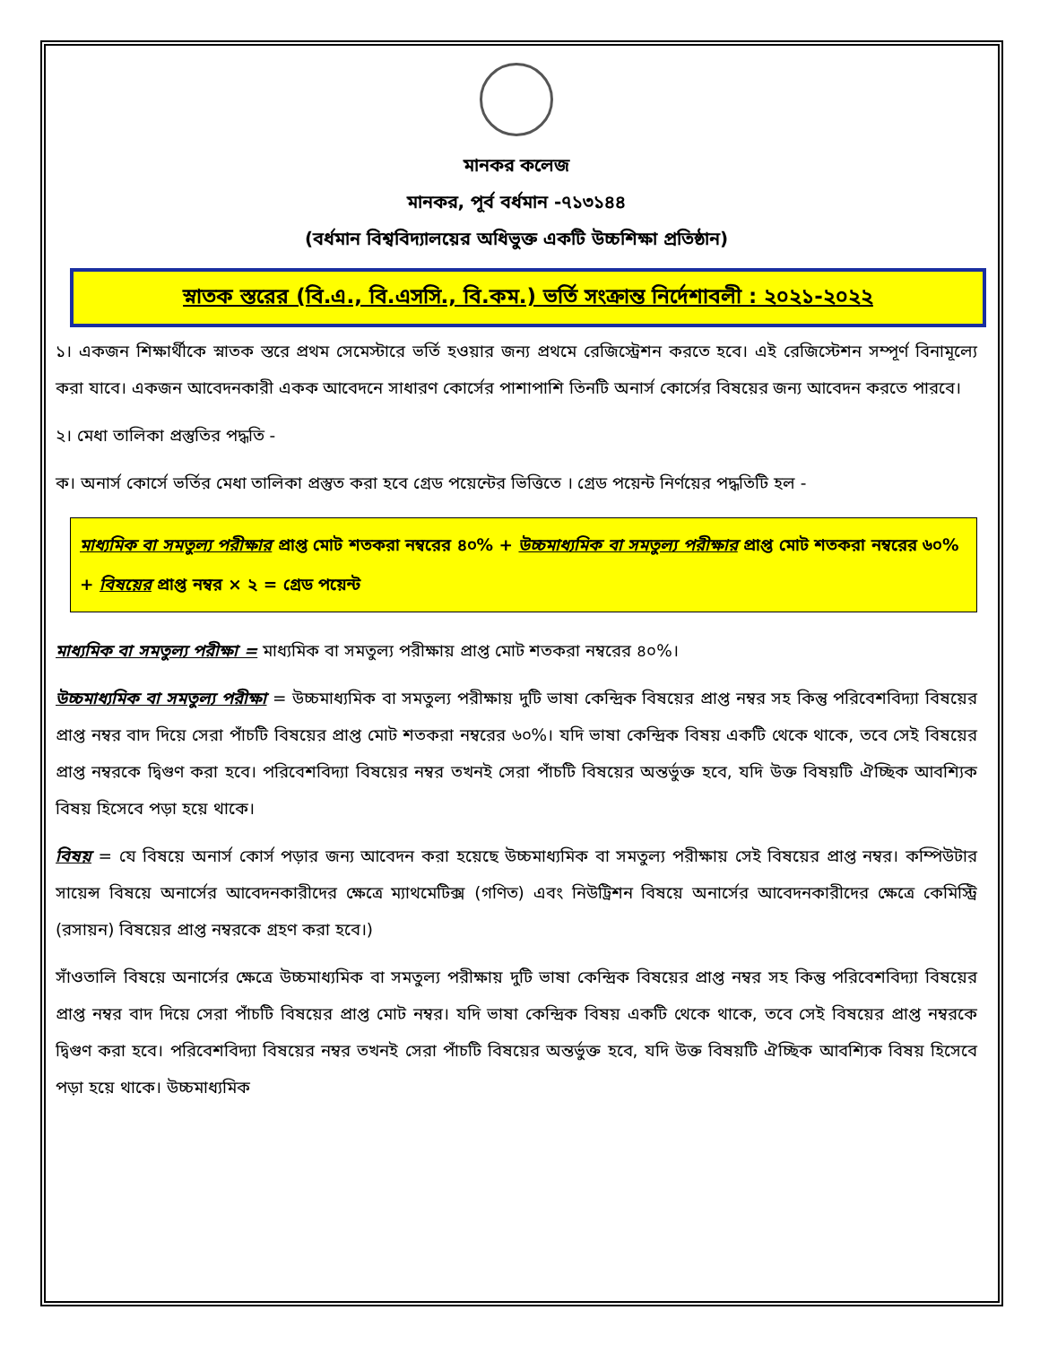মানকর কলেজ
মানকর, পূর্ব বর্ধমান -৭১৩১৪৪
(বর্ধমান বিশ্ববিদ্যালয়ের অধিভুক্ত একটি উচ্চশিক্ষা প্রতিষ্ঠান)
স্নাতক স্তরের (বি.এ., বি.এসসি., বি.কম.) ভর্তি সংক্রান্ত নির্দেশাবলী : ২০২১-২০২২
১। একজন শিক্ষার্থীকে স্নাতক স্তরে প্রথম সেমেস্টারে ভর্তি হওয়ার জন্য প্রথমে রেজিস্ট্রেশন করতে হবে। এই রেজিস্টেশন সম্পূর্ণ বিনামূল্যে করা যাবে। একজন আবেদনকারী একক আবেদনে সাধারণ কোর্সের পাশাপাশি তিনটি অনার্স কোর্সের বিষয়ের জন্য আবেদন করতে পারবে।
২। মেধা তালিকা প্রস্তুতির পদ্ধতি -
ক। অনার্স কোর্সে ভর্তির মেধা তালিকা প্রস্তুত করা হবে গ্রেড পয়েন্টের ভিত্তিতে । গ্রেড পয়েন্ট নির্ণয়ের পদ্ধতিটি হল -
মাধ্যমিক বা সমতুল্য পরীক্ষার প্রাপ্ত মোট শতকরা নম্বরের ৪০% + উচ্চমাধ্যমিক বা সমতুল্য পরীক্ষার প্রাপ্ত মোট শতকরা নম্বরের ৬০% + বিষয়ের প্রাপ্ত নম্বর × ২ = গ্রেড পয়েন্ট
মাধ্যমিক বা সমতুল্য পরীক্ষা = মাধ্যমিক বা সমতুল্য পরীক্ষায় প্রাপ্ত মোট শতকরা নম্বরের ৪০%।
উচ্চমাধ্যমিক বা সমতুল্য পরীক্ষা = উচ্চমাধ্যমিক বা সমতুল্য পরীক্ষায় দুটি ভাষা কেন্দ্রিক বিষয়ের প্রাপ্ত নম্বর সহ কিন্তু পরিবেশবিদ্যা বিষয়ের প্রাপ্ত নম্বর বাদ দিয়ে সেরা পাঁচটি বিষয়ের প্রাপ্ত মোট শতকরা নম্বরের ৬০%। যদি ভাষা কেন্দ্রিক বিষয় একটি থেকে থাকে, তবে সেই বিষয়ের প্রাপ্ত নম্বরকে দ্বিগুণ করা হবে। পরিবেশবিদ্যা বিষয়ের নম্বর তখনই সেরা পাঁচটি বিষয়ের অন্তর্ভুক্ত হবে, যদি উক্ত বিষয়টি ঐচ্ছিক আবশ্যিক বিষয় হিসেবে পড়া হয়ে থাকে।
বিষয় = যে বিষয়ে অনার্স কোর্স পড়ার জন্য আবেদন করা হয়েছে উচ্চমাধ্যমিক বা সমতুল্য পরীক্ষায় সেই বিষয়ের প্রাপ্ত নম্বর। কম্পিউটার সায়েন্স বিষয়ে অনার্সের আবেদনকারীদের ক্ষেত্রে ম্যাথমেটিক্স (গণিত) এবং নিউট্রিশন বিষয়ে অনার্সের আবেদনকারীদের ক্ষেত্রে কেমিস্ট্রি (রসায়ন) বিষয়ের প্রাপ্ত নম্বরকে গ্রহণ করা হবে।)
সাঁওতালি বিষয়ে অনার্সের ক্ষেত্রে উচ্চমাধ্যমিক বা সমতুল্য পরীক্ষায় দুটি ভাষা কেন্দ্রিক বিষয়ের প্রাপ্ত নম্বর সহ কিন্তু পরিবেশবিদ্যা বিষয়ের প্রাপ্ত নম্বর বাদ দিয়ে সেরা পাঁচটি বিষয়ের প্রাপ্ত মোট নম্বর। যদি ভাষা কেন্দ্রিক বিষয় একটি থেকে থাকে, তবে সেই বিষয়ের প্রাপ্ত নম্বরকে দ্বিগুণ করা হবে। পরিবেশবিদ্যা বিষয়ের নম্বর তখনই সেরা পাঁচটি বিষয়ের অন্তর্ভুক্ত হবে, যদি উক্ত বিষয়টি ঐচ্ছিক আবশ্যিক বিষয় হিসেবে পড়া হয়ে থাকে। উচ্চমাধ্যমিক